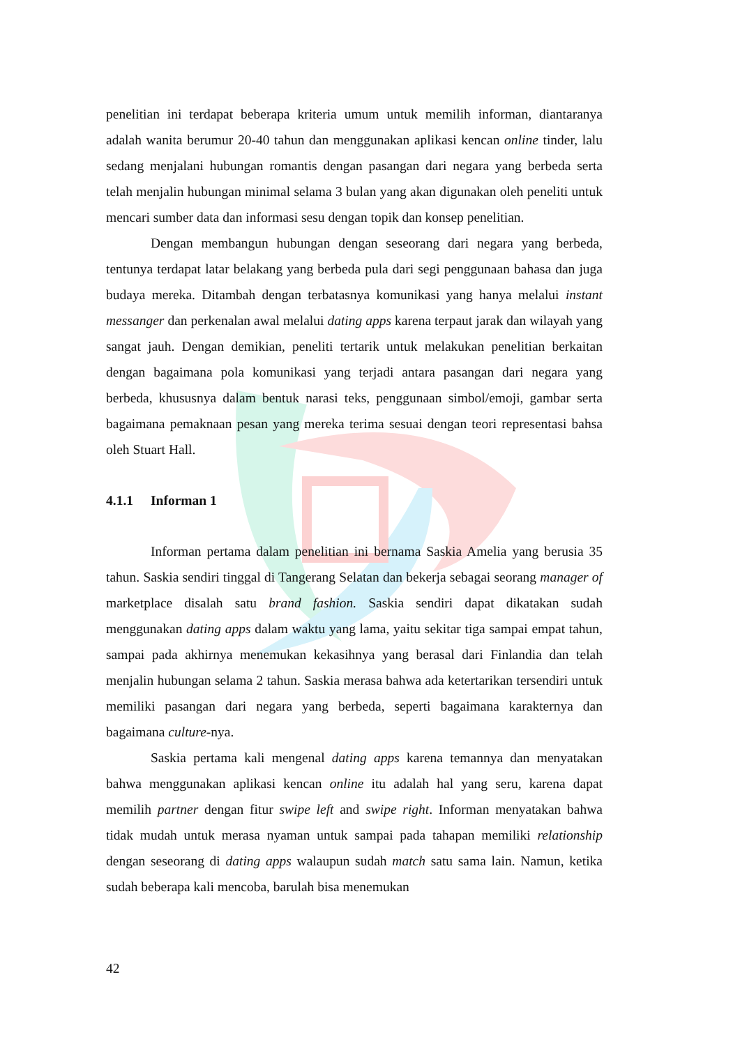penelitian ini terdapat beberapa kriteria umum untuk memilih informan, diantaranya adalah wanita berumur 20-40 tahun dan menggunakan aplikasi kencan online tinder, lalu sedang menjalani hubungan romantis dengan pasangan dari negara yang berbeda serta telah menjalin hubungan minimal selama 3 bulan yang akan digunakan oleh peneliti untuk mencari sumber data dan informasi sesu dengan topik dan konsep penelitian.
Dengan membangun hubungan dengan seseorang dari negara yang berbeda, tentunya terdapat latar belakang yang berbeda pula dari segi penggunaan bahasa dan juga budaya mereka. Ditambah dengan terbatasnya komunikasi yang hanya melalui instant messanger dan perkenalan awal melalui dating apps karena terpaut jarak dan wilayah yang sangat jauh. Dengan demikian, peneliti tertarik untuk melakukan penelitian berkaitan dengan bagaimana pola komunikasi yang terjadi antara pasangan dari negara yang berbeda, khususnya dalam bentuk narasi teks, penggunaan simbol/emoji, gambar serta bagaimana pemaknaan pesan yang mereka terima sesuai dengan teori representasi bahsa oleh Stuart Hall.
4.1.1 Informan 1
Informan pertama dalam penelitian ini bernama Saskia Amelia yang berusia 35 tahun. Saskia sendiri tinggal di Tangerang Selatan dan bekerja sebagai seorang manager of marketplace disalah satu brand fashion. Saskia sendiri dapat dikatakan sudah menggunakan dating apps dalam waktu yang lama, yaitu sekitar tiga sampai empat tahun, sampai pada akhirnya menemukan kekasihnya yang berasal dari Finlandia dan telah menjalin hubungan selama 2 tahun. Saskia merasa bahwa ada ketertarikan tersendiri untuk memiliki pasangan dari negara yang berbeda, seperti bagaimana karakternya dan bagaimana culture-nya.
Saskia pertama kali mengenal dating apps karena temannya dan menyatakan bahwa menggunakan aplikasi kencan online itu adalah hal yang seru, karena dapat memilih partner dengan fitur swipe left and swipe right. Informan menyatakan bahwa tidak mudah untuk merasa nyaman untuk sampai pada tahapan memiliki relationship dengan seseorang di dating apps walaupun sudah match satu sama lain. Namun, ketika sudah beberapa kali mencoba, barulah bisa menemukan
42